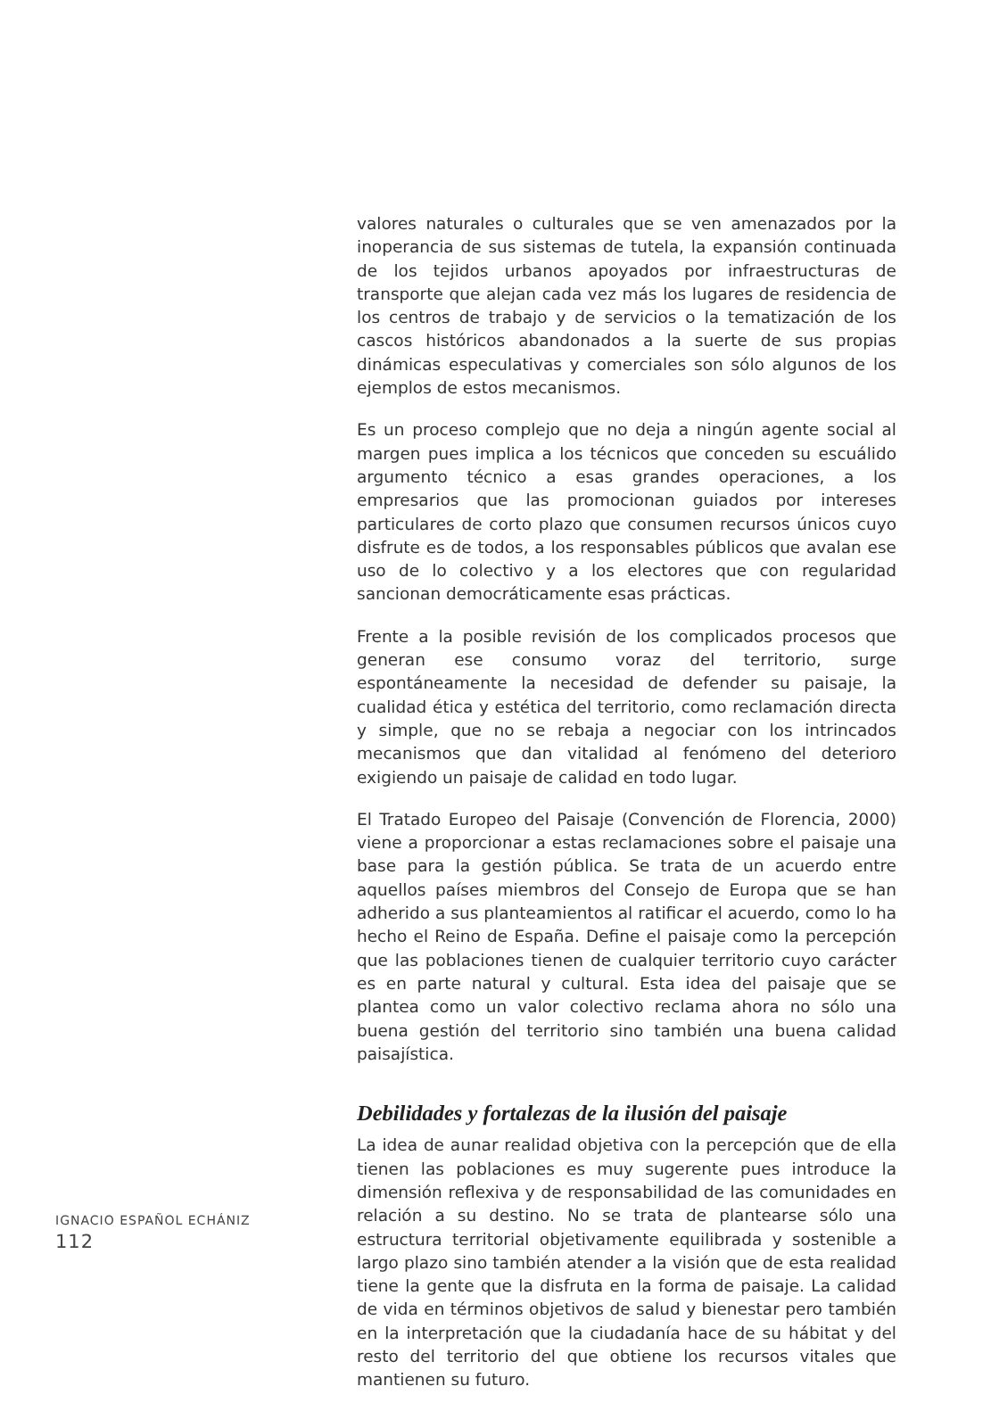valores naturales o culturales que se ven amenazados por la inoperancia de sus sistemas de tutela, la expansión continuada de los tejidos urbanos apoyados por infraestructuras de transporte que alejan cada vez más los lugares de residencia de los centros de trabajo y de servicios o la tematización de los cascos históricos abandonados a la suerte de sus propias dinámicas especulativas y comerciales son sólo algunos de los ejemplos de estos mecanismos.
Es un proceso complejo que no deja a ningún agente social al margen pues implica a los técnicos que conceden su escuálido argumento técnico a esas grandes operaciones, a los empresarios que las promocionan guiados por intereses particulares de corto plazo que consumen recursos únicos cuyo disfrute es de todos, a los responsables públicos que avalan ese uso de lo colectivo y a los electores que con regularidad sancionan democráticamente esas prácticas.
Frente a la posible revisión de los complicados procesos que generan ese consumo voraz del territorio, surge espontáneamente la necesidad de defender su paisaje, la cualidad ética y estética del territorio, como reclamación directa y simple, que no se rebaja a negociar con los intrincados mecanismos que dan vitalidad al fenómeno del deterioro exigiendo un paisaje de calidad en todo lugar.
El Tratado Europeo del Paisaje (Convención de Florencia, 2000) viene a proporcionar a estas reclamaciones sobre el paisaje una base para la gestión pública. Se trata de un acuerdo entre aquellos países miembros del Consejo de Europa que se han adherido a sus planteamientos al ratificar el acuerdo, como lo ha hecho el Reino de España. Define el paisaje como la percepción que las poblaciones tienen de cualquier territorio cuyo carácter es en parte natural y cultural. Esta idea del paisaje que se plantea como un valor colectivo reclama ahora no sólo una buena gestión del territorio sino también una buena calidad paisajística.
Debilidades y fortalezas de la ilusión del paisaje
La idea de aunar realidad objetiva con la percepción que de ella tienen las poblaciones es muy sugerente pues introduce la dimensión reflexiva y de responsabilidad de las comunidades en relación a su destino. No se trata de plantearse sólo una estructura territorial objetivamente equilibrada y sostenible a largo plazo sino también atender a la visión que de esta realidad tiene la gente que la disfruta en la forma de paisaje. La calidad de vida en términos objetivos de salud y bienestar pero también en la interpretación que la ciudadanía hace de su hábitat y del resto del territorio del que obtiene los recursos vitales que mantienen su futuro.
IGNACIO ESPAÑOL ECHÁNIZ
112